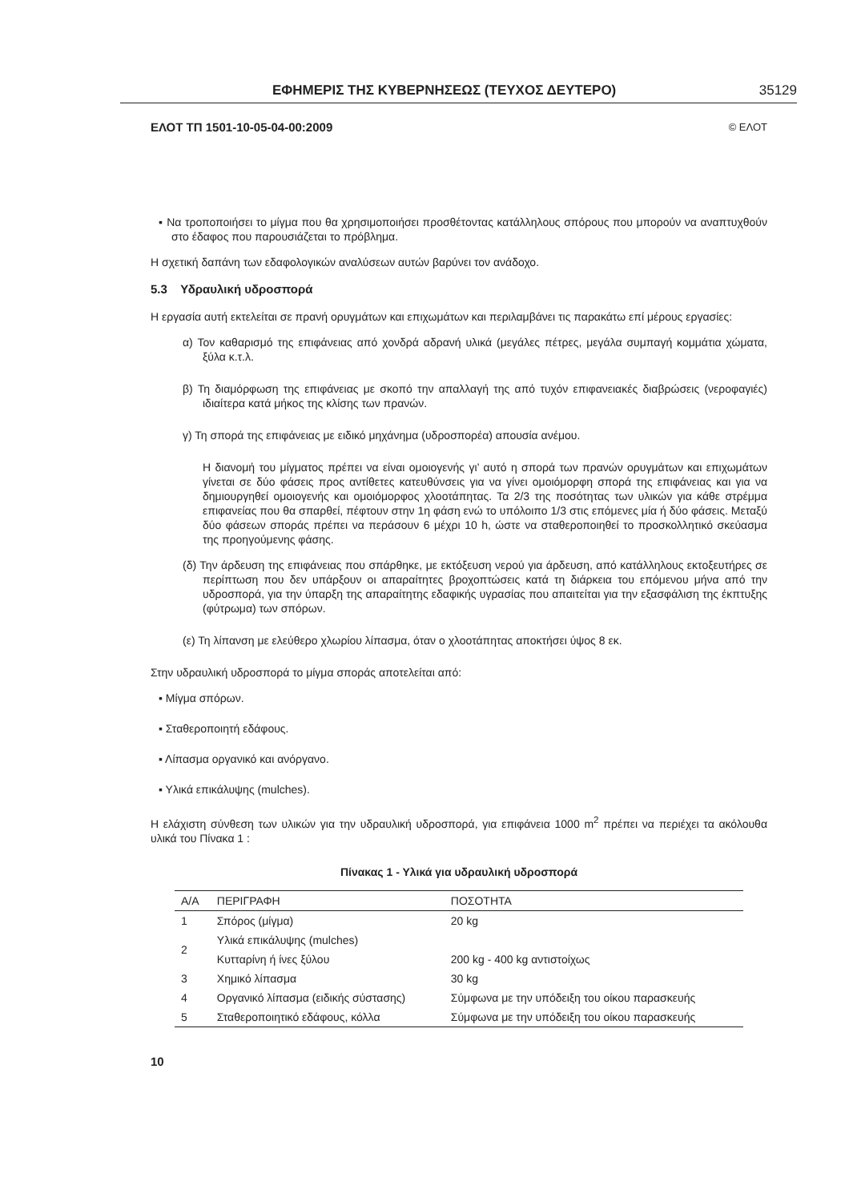ΕΦΗΜΕΡΙΣ ΤΗΣ ΚΥΒΕΡΝΗΣΕΩΣ (ΤΕΥΧΟΣ ΔΕΥΤΕΡΟ) 35129
ΕΛΟΤ ΤΠ 1501-10-05-04-00:2009 © ΕΛΟΤ
▪ Να τροποποιήσει το μίγμα που θα χρησιμοποιήσει προσθέτοντας κατάλληλους σπόρους που μπορούν να αναπτυχθούν στο έδαφος που παρουσιάζεται το πρόβλημα.
Η σχετική δαπάνη των εδαφολογικών αναλύσεων αυτών βαρύνει τον ανάδοχο.
5.3 Υδραυλική υδροσπορά
Η εργασία αυτή εκτελείται σε πρανή ορυγμάτων και επιχωμάτων και περιλαμβάνει τις παρακάτω επί μέρους εργασίες:
α) Τον καθαρισμό της επιφάνειας από χονδρά αδρανή υλικά (μεγάλες πέτρες, μεγάλα συμπαγή κομμάτια χώματα, ξύλα κ.τ.λ.
β) Τη διαμόρφωση της επιφάνειας με σκοπό την απαλλαγή της από τυχόν επιφανειακές διαβρώσεις (νεροφαγιές) ιδιαίτερα κατά μήκος της κλίσης των πρανών.
γ) Τη σπορά της επιφάνειας με ειδικό μηχάνημα (υδροσπορέα) απουσία ανέμου.
Η διανομή του μίγματος πρέπει να είναι ομοιογενής γι’ αυτό η σπορά των πρανών ορυγμάτων και επιχωμάτων γίνεται σε δύο φάσεις προς αντίθετες κατευθύνσεις για να γίνει ομοιόμορφη σπορά της επιφάνειας και για να δημιουργηθεί ομοιογενής και ομοιόμορφος χλοοτάπητας. Τα 2/3 της ποσότητας των υλικών για κάθε στρέμμα επιφανείας που θα σπαρθεί, πέφτουν στην 1η φάση ενώ το υπόλοιπο 1/3 στις επόμενες μία ή δύο φάσεις. Μεταξύ δύο φάσεων σποράς πρέπει να περάσουν 6 μέχρι 10 h, ώστε να σταθεροποιηθεί το προσκολλητικό σκεύασμα της προηγούμενης φάσης.
(δ) Την άρδευση της επιφάνειας που σπάρθηκε, με εκτόξευση νερού για άρδευση, από κατάλληλους εκτοξευτήρες σε περίπτωση που δεν υπάρξουν οι απαραίτητες βροχοπτώσεις κατά τη διάρκεια του επόμενου μήνα από την υδροσπορά, για την ύπαρξη της απαραίτητης εδαφικής υγρασίας που απαιτείται για την εξασφάλιση της έκπτυξης (φύτρωμα) των σπόρων.
(ε) Τη λίπανση με ελεύθερο χλωρίου λίπασμα, όταν ο χλοοτάπητας αποκτήσει ύψος 8 εκ.
Στην υδραυλική υδροσπορά το μίγμα σποράς αποτελείται από:
▪ Μίγμα σπόρων.
▪ Σταθεροποιητή εδάφους.
▪ Λίπασμα οργανικό και ανόργανο.
▪ Υλικά επικάλυψης (mulches).
Η ελάχιστη σύνθεση των υλικών για την υδραυλική υδροσπορά, για επιφάνεια 1000 m<sup>2</sup> πρέπει να περιέχει τα ακόλουθα υλικά του Πίνακα 1 :
Πίνακας 1 - Υλικά για υδραυλική υδροσπορά
| Α/Α | ΠΕΡΙΓΡΑΦΗ | ΠΟΣΟΤΗΤΑ |
| --- | --- | --- |
| 1 | Σπόρος (μίγμα) | 20 kg |
| 2 | Υλικά επικάλυψης (mulches) | |
| | Κυτταρίνη ή ίνες ξύλου | 200 kg - 400 kg αντιστοίχως |
| 3 | Χημικό λίπασμα | 30 kg |
| 4 | Οργανικό λίπασμα (ειδικής σύστασης) | Σύμφωνα με την υπόδειξη του οίκου παρασκευής |
| 5 | Σταθεροποιητικό εδάφους, κόλλα | Σύμφωνα με την υπόδειξη του οίκου παρασκευής |
10